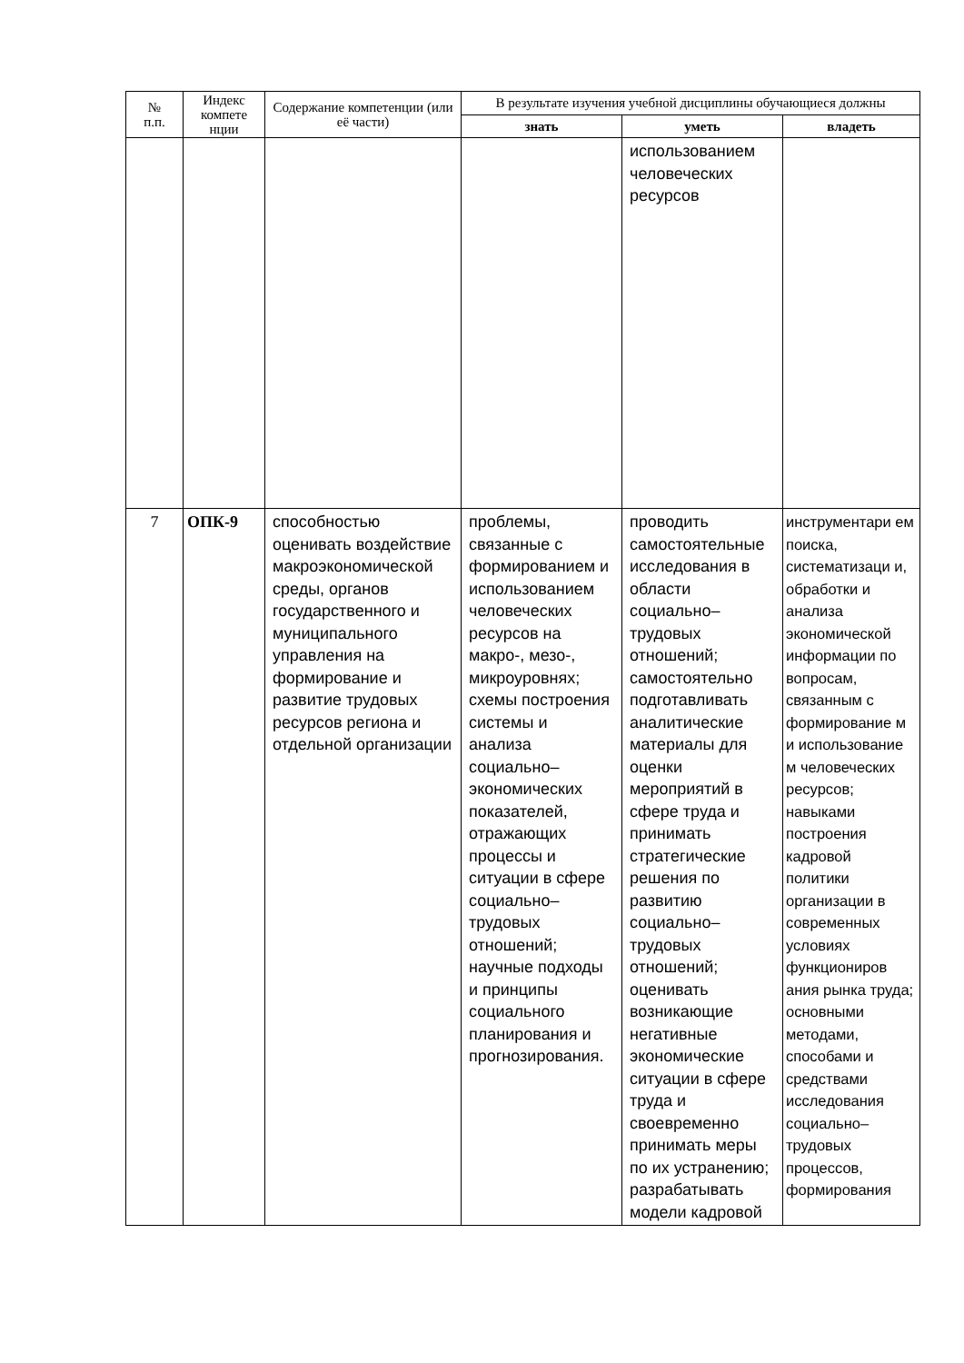| № п.п. | Индекс компете нции | Содержание компетенции (или её части) | В результате изучения учебной дисциплины обучающиеся должны | | |
| --- | --- | --- | --- | --- | --- |
| | | | знать | уметь | владеть |
| | | | | использованием человеческих ресурсов | |
| 7 | ОПК-9 | способностью оценивать воздействие макроэкономической среды, органов государственного и муниципального управления на формирование и развитие трудовых ресурсов региона и отдельной организации | проблемы, связанные с формированием и использованием человеческих ресурсов на макро-, мезо-, микроуровнях; схемы построения системы и анализа социально–экономических показателей, отражающих процессы и ситуации в сфере социально–трудовых отношений; научные подходы и принципы социального планирования и прогнозирования. | проводить самостоятельные исследования в области социально–трудовых отношений; самостоятельно подготавливать аналитические материалы для оценки мероприятий в сфере труда и принимать стратегические решения по развитию социально–трудовых отношений; оценивать возникающие негативные экономические ситуации в сфере труда и своевременно принимать меры по их устранению; разрабатывать модели кадровой | инструментари ем поиска, систематизаци и, обработки и анализа экономической информации по вопросам, связанным с формирование м и использование м человеческих ресурсов; навыками построения кадровой политики организации в современных условиях функциониров ания рынка труда; основными методами, способами и средствами исследования социально–трудовых процессов, формирования |